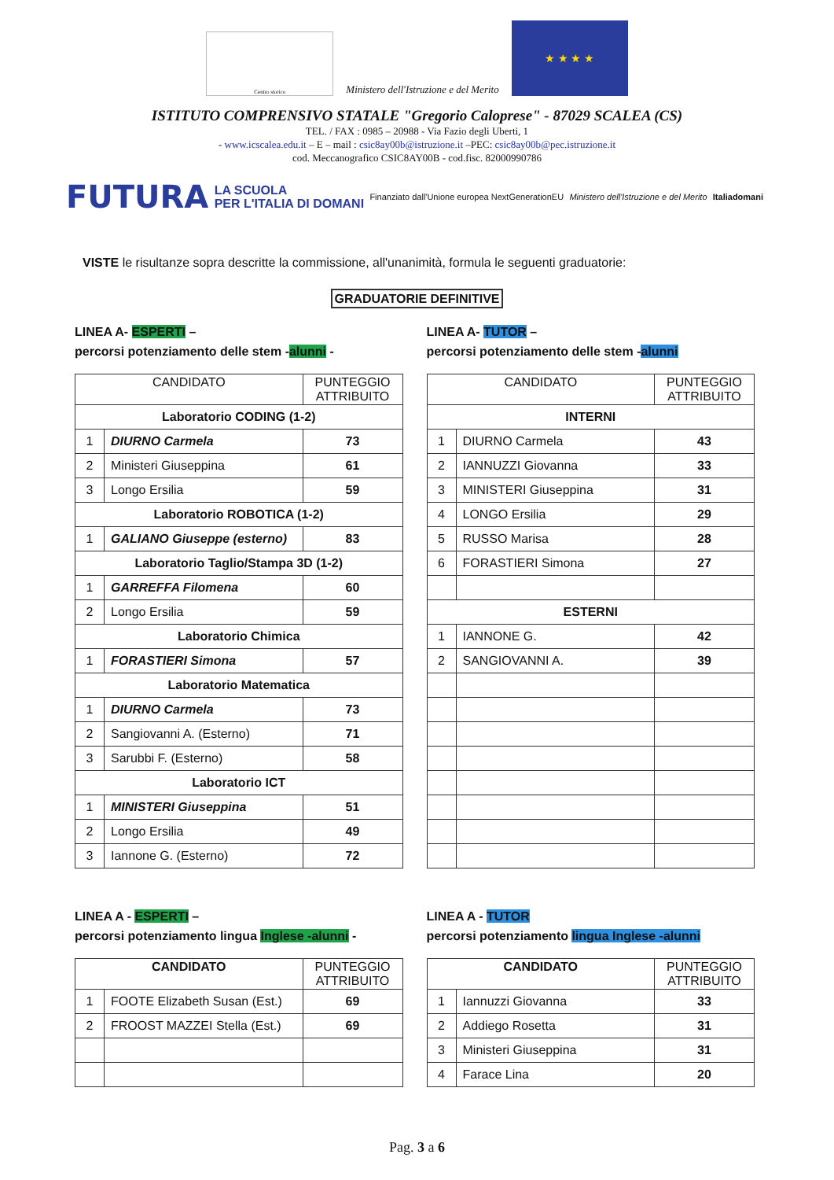Centro storico
Ministero dell'Istruzione e del Merito
★ ★ ★ ★
ISTITUTO COMPRENSIVO STATALE "Gregorio Caloprese" - 87029 SCALEA (CS)
TEL. / FAX : 0985 – 20988 - Via Fazio degli Uberti, 1
- www.icscalea.edu.it – E – mail : csic8ay00b@istruzione.it –PEC: csic8ay00b@pec.istruzione.it
cod. Meccanografico CSIC8AY00B - cod.fisc. 82000990786
FUTURA LA SCUOLA
PER L'ITALIA DI DOMANI Finanziato dall'Unione europea NextGenerationEU Ministero dell'Istruzione e del Merito Italiadomani
VISTE le risultanze sopra descritte la commissione, all'unanimità, formula le seguenti graduatorie:
GRADUATORIE DEFINITIVE
LINEA A- ESPERTI –
percorsi potenziamento delle stem -alunni -
| CANDIDATO | | PUNTEGGIO ATTRIBUITO |
| --- | --- | --- |
| Laboratorio CODING (1-2) | | |
| 1 | DIURNO Carmela | 73 |
| 2 | Ministeri Giuseppina | 61 |
| 3 | Longo Ersilia | 59 |
| Laboratorio ROBOTICA (1-2) | | |
| 1 | GALIANO Giuseppe (esterno) | 83 |
| Laboratorio Taglio/Stampa 3D (1-2) | | |
| 1 | GARREFFA Filomena | 60 |
| 2 | Longo Ersilia | 59 |
| Laboratorio Chimica | | |
| 1 | FORASTIERI Simona | 57 |
| Laboratorio Matematica | | |
| 1 | DIURNO Carmela | 73 |
| 2 | Sangiovanni A. (Esterno) | 71 |
| 3 | Sarubbi F. (Esterno) | 58 |
| Laboratorio ICT | | |
| 1 | MINISTERI Giuseppina | 51 |
| 2 | Longo Ersilia | 49 |
| 3 | Iannone G. (Esterno) | 72 |
LINEA A- TUTOR –
percorsi potenziamento delle stem -alunni
| CANDIDATO | | PUNTEGGIO ATTRIBUITO |
| --- | --- | --- |
| INTERNI | | |
| 1 | DIURNO Carmela | 43 |
| 2 | IANNUZZI Giovanna | 33 |
| 3 | MINISTERI Giuseppina | 31 |
| 4 | LONGO Ersilia | 29 |
| 5 | RUSSO Marisa | 28 |
| 6 | FORASTIERI Simona | 27 |
| ESTERNI | | |
| 1 | IANNONE G. | 42 |
| 2 | SANGIOVANNI A. | 39 |
LINEA A - ESPERTI –
percorsi potenziamento lingua Inglese -alunni -
| CANDIDATO | | PUNTEGGIO ATTRIBUITO |
| --- | --- | --- |
| 1 | FOOTE Elizabeth Susan (Est.) | 69 |
| 2 | FROOST MAZZEI Stella (Est.) | 69 |
LINEA A - TUTOR
percorsi potenziamento lingua Inglese -alunni
| CANDIDATO | | PUNTEGGIO ATTRIBUITO |
| --- | --- | --- |
| 1 | Iannuzzi Giovanna | 33 |
| 2 | Addiego Rosetta | 31 |
| 3 | Ministeri Giuseppina | 31 |
| 4 | Farace Lina | 20 |
Pag. 3 a 6